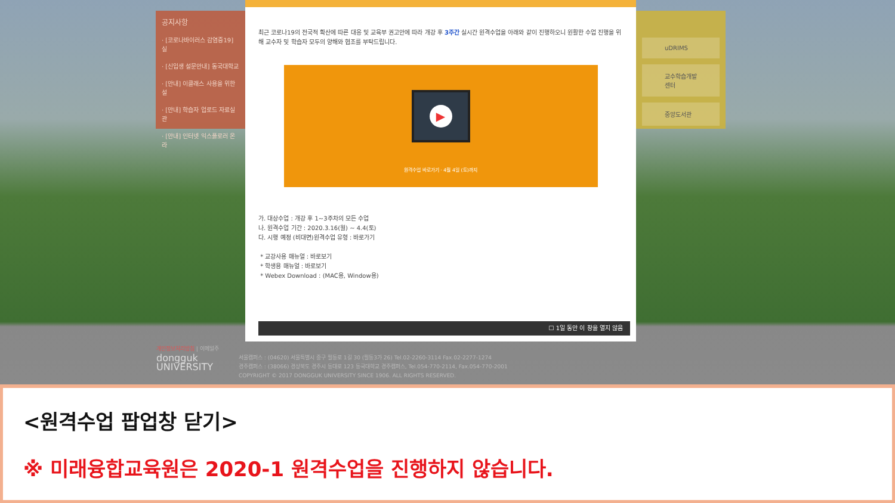공지사항
· [코로나바이러스 감염증19] 실
· [신입생 설문안내] 동국대학교
· [안내] 이클래스 사용을 위한 설
· [안내] 학습자 업로드 자료실 관
· [안내] 인터넷 익스플로러 온라
uDRIMS
교수학습개발센터
중앙도서관
최근 코로나19의 전국적 확산에 따른 대응 및 교육부 권고안에 따라 개강 후 3주간 실시간 원격수업을 아래와 같이 진행하오니 원활한 수업 진행을 위해 교수자 및 학습자 모두의 양해와 협조를 부탁드립니다.
▶
원격수업 바로가기 · 4월 4일 (토)까지
가. 대상수업 : 개강 후 1~3주차의 모든 수업
나. 원격수업 기간 : 2020.3.16(월) ~ 4.4(토)
다. 시행 예정 (비대면)원격수업 유형 : 바로가기
* 교강사용 매뉴얼 : 바로보기
* 학생용 매뉴얼 : 바로보기
* Webex Download : (MAC용, Window용)
☐ 1일 동안 이 창을 열지 않음
개인정보처리방침 | 이메일주
dongguk
UNIVERSITY 서울캠퍼스 : (04620) 서울특별시 중구 필동로 1길 30 (필동3가 26) Tel.02-2260-3114 Fax.02-2277-1274
경주캠퍼스 : (38066) 경상북도 경주시 동대로 123 동국대학교 경주캠퍼스, Tel.054-770-2114, Fax.054-770-2001
COPYRIGHT © 2017 DONGGUK UNIVERSITY SINCE 1906. ALL RIGHTS RESERVED.
<원격수업 팝업창 닫기>
※ 미래융합교육원은 2020-1 원격수업을 진행하지 않습니다.